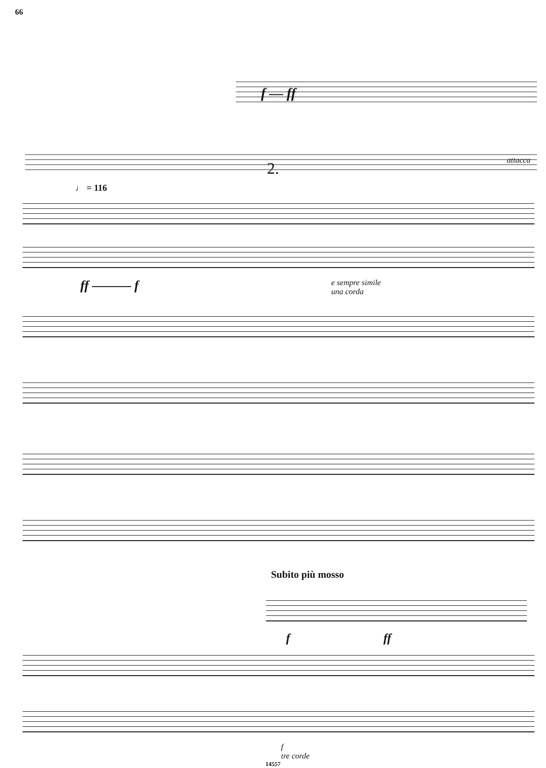66
f — ff
attacca
2.
♩ = 116
ff ——— f
e sempre simile
una corda
Subito più mosso
f ff
f
tre corde
14557